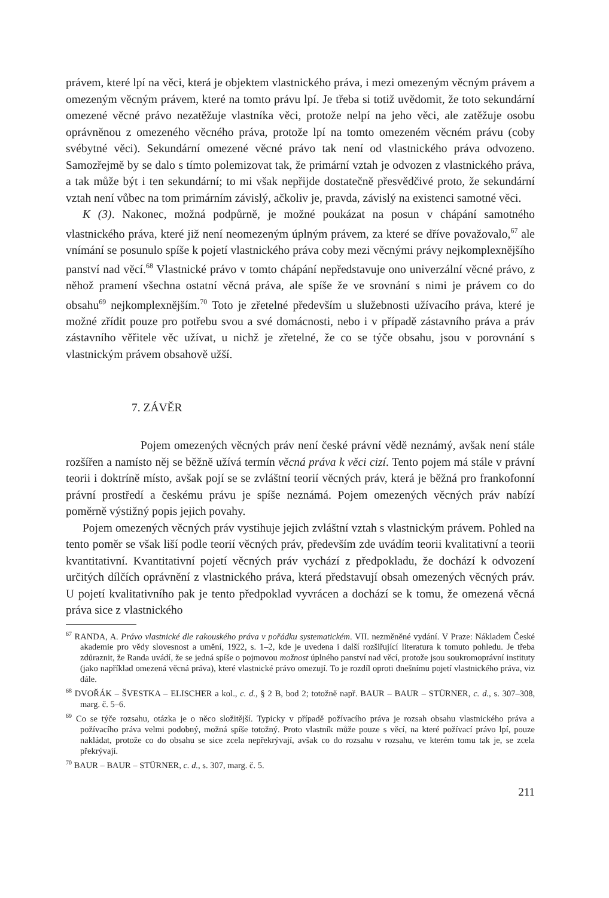právem, které lpí na věci, která je objektem vlastnického práva, i mezi omezeným věcným právem a omezeným věcným právem, které na tomto právu lpí. Je třeba si totiž uvědomit, že toto sekundární omezené věcné právo nezatěžuje vlastníka věci, protože nelpí na jeho věci, ale zatěžuje osobu oprávněnou z omezeného věcného práva, protože lpí na tomto omezeném věcném právu (coby svébytné věci). Sekundární omezené věcné právo tak není od vlastnického práva odvozeno. Samozřejmě by se dalo s tímto polemizovat tak, že primární vztah je odvozen z vlastnického práva, a tak může být i ten sekundární; to mi však nepřijde dostatečně přesvědčivé proto, že sekundární vztah není vůbec na tom primárním závislý, ačkoliv je, pravda, závislý na existenci samotné věci.
K (3). Nakonec, možná podpůrně, je možné poukázat na posun v chápání samotného vlastnického práva, které již není neomezeným úplným právem, za které se dříve považovalo,<sup>67</sup> ale vnímání se posunulo spíše k pojetí vlastnického práva coby mezi věcnými právy nejkomplexnějšího panství nad věcí.<sup>68</sup> Vlastnické právo v tomto chápání nepředstavuje ono univerzální věcné právo, z něhož pramení všechna ostatní věcná práva, ale spíše že ve srovnání s nimi je právem co do obsahu<sup>69</sup> nejkomplexnějším.<sup>70</sup> Toto je zřetelné především u služebnosti užívacího práva, které je možné zřídit pouze pro potřebu svou a své domácnosti, nebo i v případě zástavního práva a práv zástavního věřitele věc užívat, u nichž je zřetelné, že co se týče obsahu, jsou v porovnání s vlastnickým právem obsahově užší.
7. ZÁVĚR
Pojem omezených věcných práv není české právní vědě neznámý, avšak není stále rozšířen a namísto něj se běžně užívá termín věcná práva k věci cizí. Tento pojem má stále v právní teorii i doktríně místo, avšak pojí se se zvláštní teorií věcných práv, která je běžná pro frankofonní právní prostředí a českému právu je spíše neznámá. Pojem omezených věcných práv nabízí poměrně výstižný popis jejich povahy.
Pojem omezených věcných práv vystihuje jejich zvláštní vztah s vlastnickým právem. Pohled na tento poměr se však liší podle teorií věcných práv, především zde uvádím teorii kvalitativní a teorii kvantitativní. Kvantitativní pojetí věcných práv vychází z předpokladu, že dochází k odvození určitých dílčích oprávnění z vlastnického práva, která představují obsah omezených věcných práv. U pojetí kvalitativního pak je tento předpoklad vyvrácen a dochází se k tomu, že omezená věcná práva sice z vlastnického
<sup>67</sup> RANDA, A. Právo vlastnické dle rakouského práva v pořádku systematickém. VII. nezměněné vydání. V Praze: Nákladem České akademie pro vědy slovesnost a umění, 1922, s. 1–2, kde je uvedena i další rozšiřující literatura k tomuto pohledu. Je třeba zdůraznit, že Randa uvádí, že se jedná spíše o pojmovou možnost úplného panství nad věcí, protože jsou soukromoprávní instituty (jako například omezená věcná práva), které vlastnické právo omezují. To je rozdíl oproti dnešnímu pojetí vlastnického práva, viz dále.
<sup>68</sup> DVOŘÁK – ŠVESTKA – ELISCHER a kol., c. d., § 2 B, bod 2; totožně např. BAUR – BAUR – STÜRNER, c. d., s. 307–308, marg. č. 5–6.
<sup>69</sup> Co se týče rozsahu, otázka je o něco složitější. Typicky v případě požívacího práva je rozsah obsahu vlastnického práva a požívacího práva velmi podobný, možná spíše totožný. Proto vlastník může pouze s věcí, na které požívací právo lpí, pouze nakládat, protože co do obsahu se sice zcela nepřekrývají, avšak co do rozsahu v rozsahu, ve kterém tomu tak je, se zcela překrývají.
<sup>70</sup> BAUR – BAUR – STÜRNER, c. d., s. 307, marg. č. 5.
211